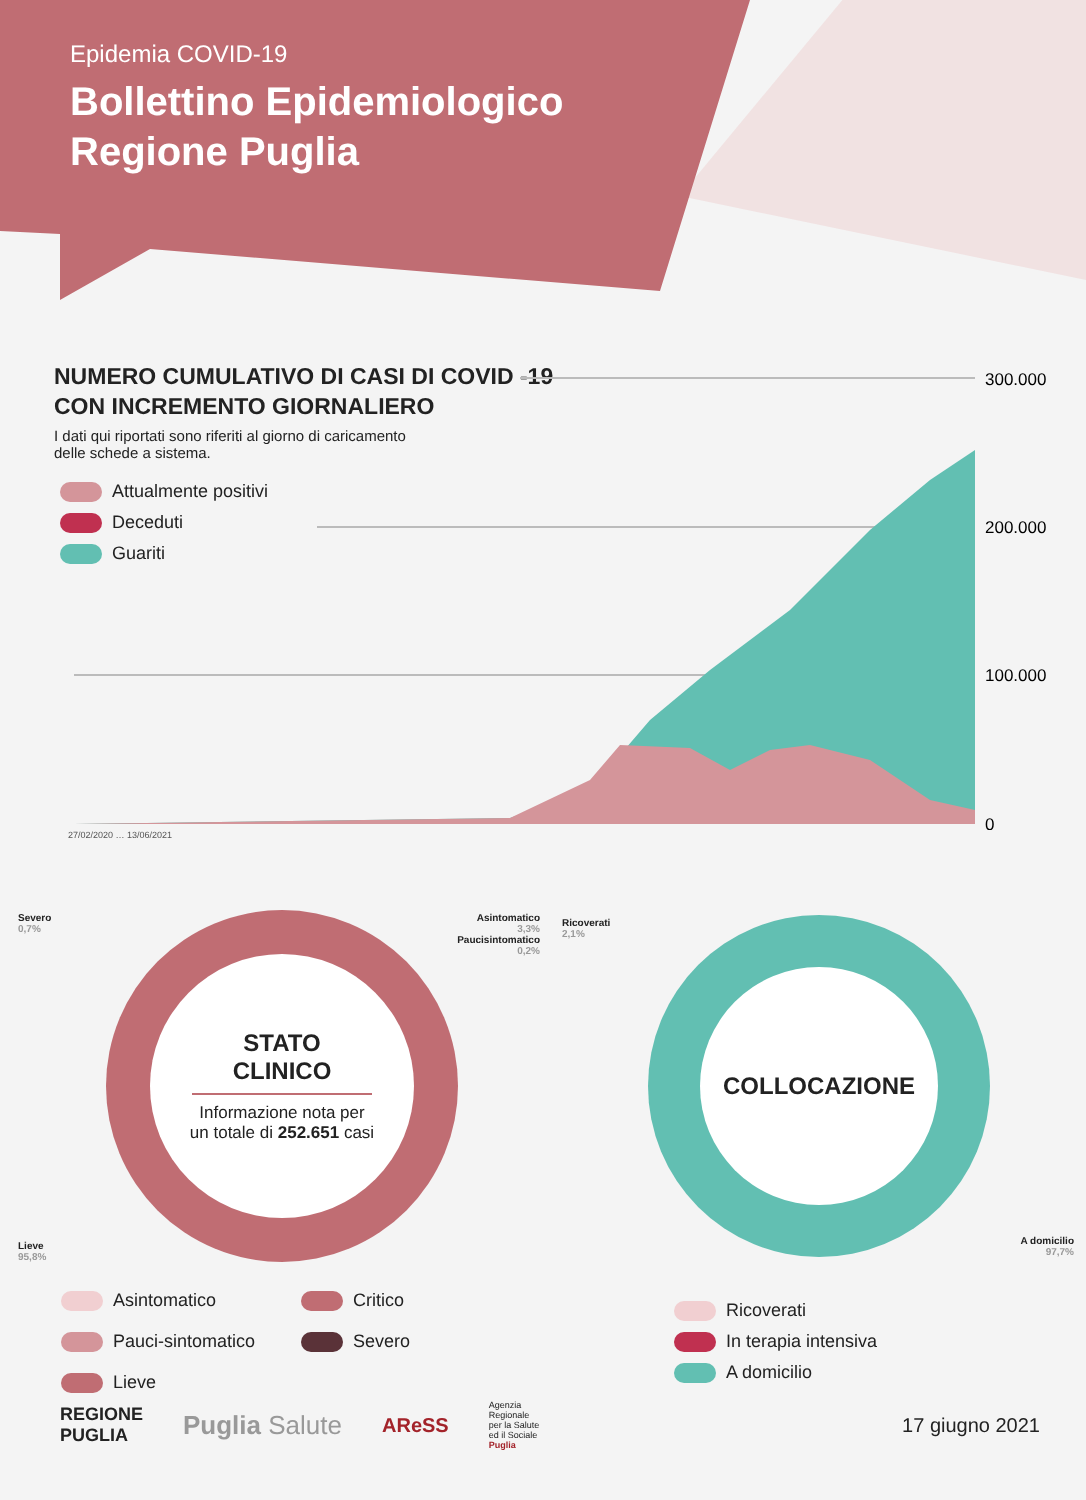Epidemia COVID-19
Bollettino Epidemiologico
Regione Puglia
NUMERO CUMULATIVO DI CASI DI COVID -19
CON INCREMENTO GIORNALIERO
I dati qui riportati sono riferiti al giorno di caricamento
delle schede a sistema.
Attualmente positivi
Deceduti
Guariti
300.000
200.000
100.000
0
27/02/2020 … 13/06/2021
Severo
0,7%
Asintomatico
3,3%
Paucisintomatico
0,2%
Lieve
95,8%
STATO
CLINICO
Informazione nota per
un totale di 252.651 casi
Ricoverati
2,1%
A domicilio
97,7%
COLLOCAZIONE
Asintomatico
Critico
Pauci-sintomatico
Severo
Lieve
Ricoverati
In terapia intensiva
A domicilio
REGIONE
PUGLIA
Puglia Salute
AReSS
Agenzia
Regionale
per la Salute
ed il Sociale
Puglia
17 giugno 2021